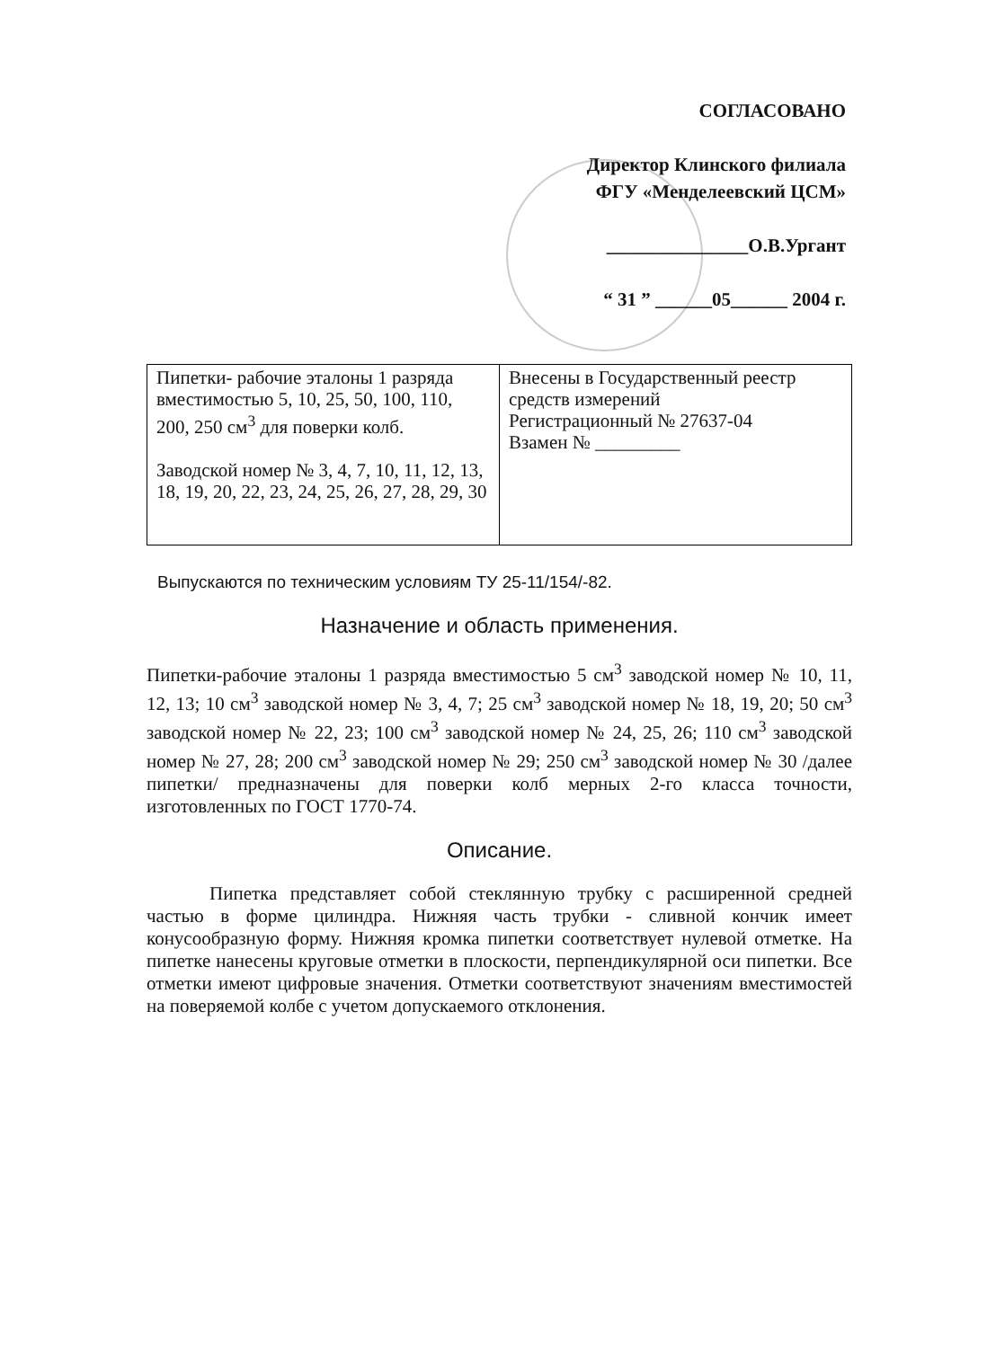СОГЛАСОВАНО
Директор Клинского филиала
ФГУ «Менделеевский ЦСМ»
_______________О.В.Ургант
“ 31 ” ______05______ 2004 г.
| Пипетки- рабочие эталоны 1 разряда вместимостью 5, 10, 25, 50, 100, 110, 200, 250 см<sup>3</sup> для поверки колб. Заводской номер № 3, 4, 7, 10, 11, 12, 13, 18, 19, 20, 22, 23, 24, 25, 26, 27, 28, 29, 30 | Внесены в Государственный реестр средств измерений Регистрационный № 27637-04 Взамен № _________ |
Выпускаются по техническим условиям ТУ 25-11/154/-82.
Назначение и область применения.
Пипетки-рабочие эталоны 1 разряда вместимостью 5 см<sup>3</sup> заводской номер № 10, 11, 12, 13; 10 см<sup>3</sup> заводской номер № 3, 4, 7; 25 см<sup>3</sup> заводской номер № 18, 19, 20; 50 см<sup>3</sup> заводской номер № 22, 23; 100 см<sup>3</sup> заводской номер № 24, 25, 26; 110 см<sup>3</sup> заводской номер № 27, 28; 200 см<sup>3</sup> заводской номер № 29; 250 см<sup>3</sup> заводской номер № 30 /далее пипетки/ предназначены для поверки колб мерных 2-го класса точности, изготовленных по ГОСТ 1770-74.
Описание.
Пипетка представляет собой стеклянную трубку с расширенной средней частью в форме цилиндра. Нижняя часть трубки - сливной кончик имеет конусообразную форму. Нижняя кромка пипетки соответствует нулевой отметке. На пипетке нанесены круговые отметки в плоскости, перпендикулярной оси пипетки. Все отметки имеют цифровые значения. Отметки соответствуют значениям вместимостей на поверяемой колбе с учетом допускаемого отклонения.